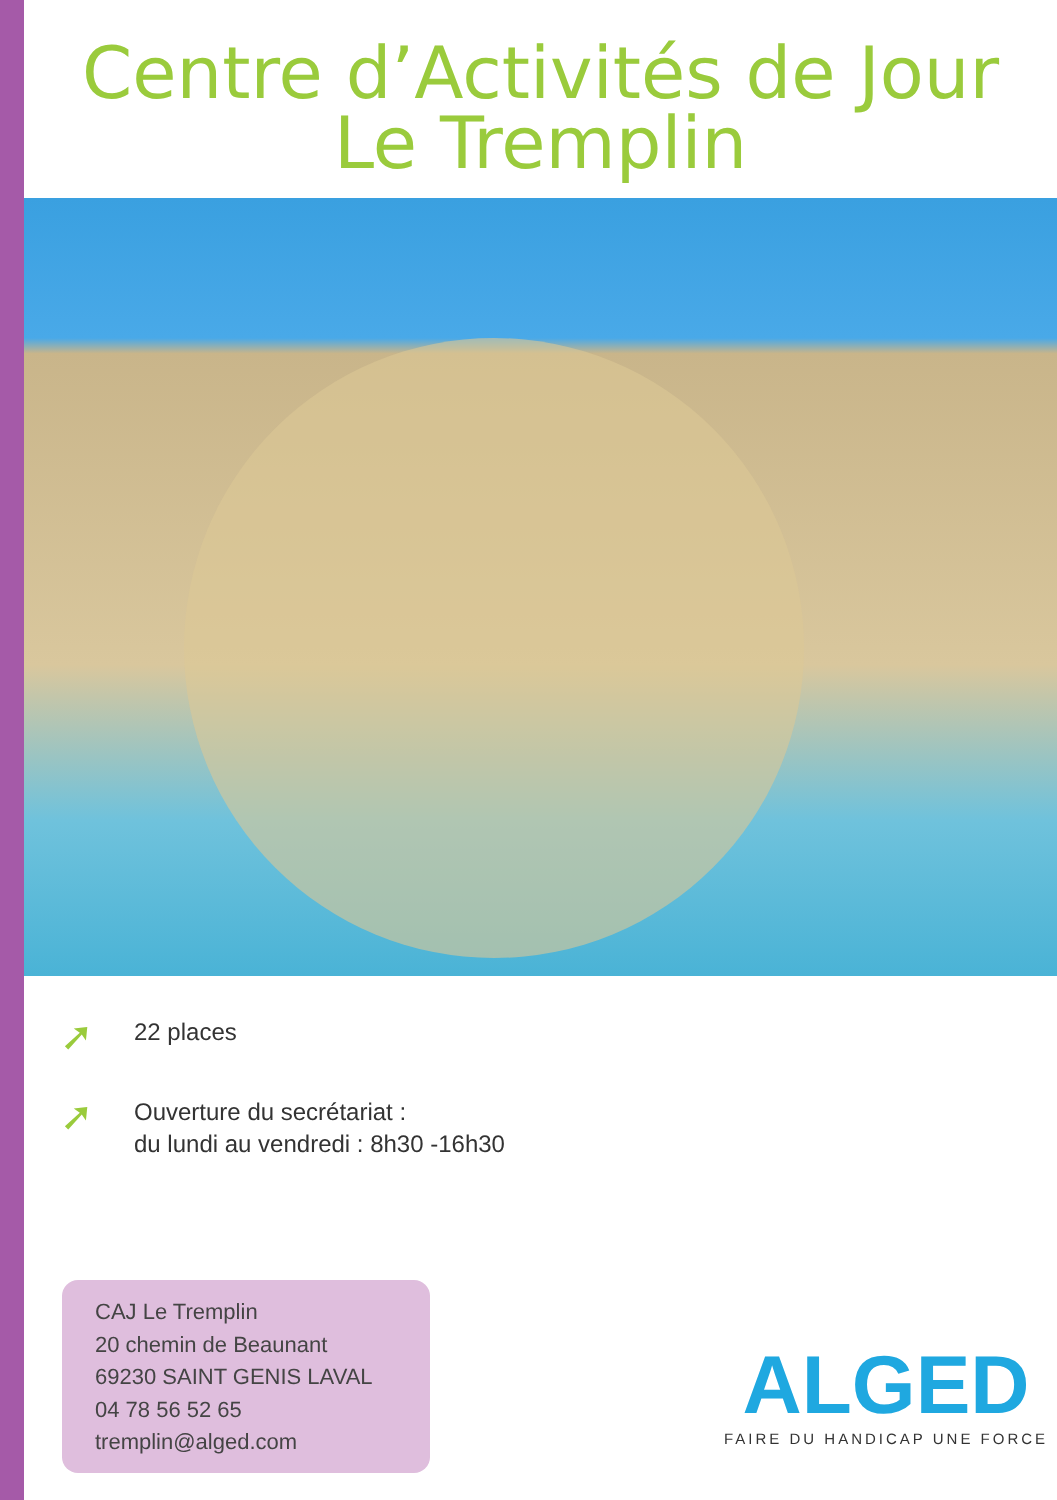Centre d’Activités de Jour
Le Tremplin
➚
22 places
➚
Ouverture du secrétariat :
du lundi au vendredi : 8h30 -16h30
CAJ Le Tremplin
20 chemin de Beaunant
69230 SAINT GENIS LAVAL
04 78 56 52 65
tremplin@alged.com
ALGED
FAIRE DU HANDICAP UNE FORCE